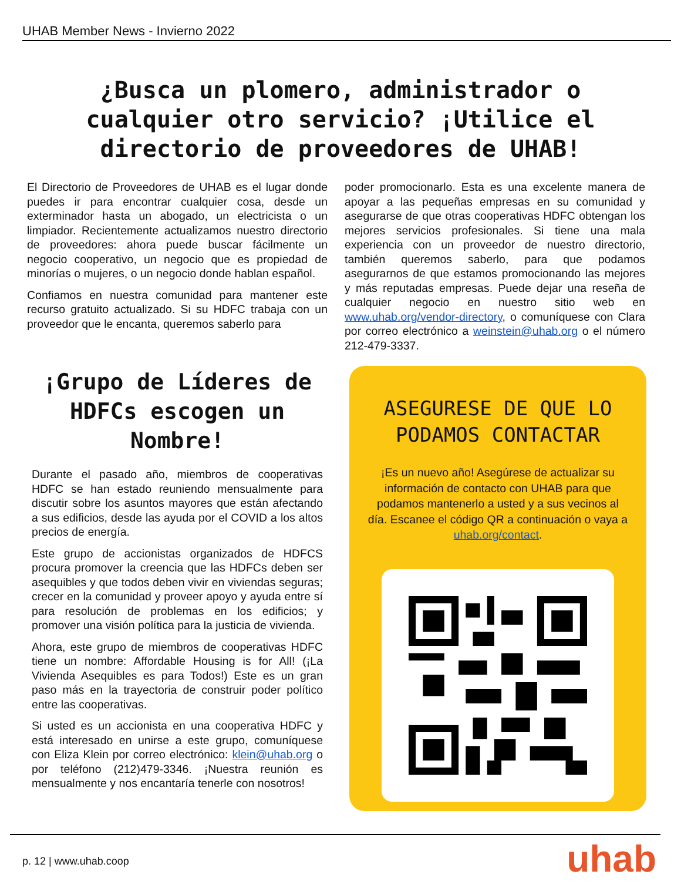UHAB Member News - Invierno 2022
¿Busca un plomero, administrador o cualquier otro servicio? ¡Utilice el directorio de proveedores de UHAB!
El Directorio de Proveedores de UHAB es el lugar donde puedes ir para encontrar cualquier cosa, desde un exterminador hasta un abogado, un electricista o un limpiador. Recientemente actualizamos nuestro directorio de proveedores: ahora puede buscar fácilmente un negocio cooperativo, un negocio que es propiedad de minorías o mujeres, o un negocio donde hablan español.
Confiamos en nuestra comunidad para mantener este recurso gratuito actualizado. Si su HDFC trabaja con un proveedor que le encanta, queremos saberlo para
poder promocionarlo. Esta es una excelente manera de apoyar a las pequeñas empresas en su comunidad y asegurarse de que otras cooperativas HDFC obtengan los mejores servicios profesionales. Si tiene una mala experiencia con un proveedor de nuestro directorio, también queremos saberlo, para que podamos asegurarnos de que estamos promocionando las mejores y más reputadas empresas. Puede dejar una reseña de cualquier negocio en nuestro sitio web en www.uhab.org/vendor-directory, o comuníquese con Clara por correo electrónico a weinstein@uhab.org o el número 212-479-3337.
¡Grupo de Líderes de HDFCs escogen un Nombre!
Durante el pasado año, miembros de cooperativas HDFC se han estado reuniendo mensualmente para discutir sobre los asuntos mayores que están afectando a sus edificios, desde las ayuda por el COVID a los altos precios de energía.
Este grupo de accionistas organizados de HDFCS procura promover la creencia que las HDFCs deben ser asequibles y que todos deben vivir en viviendas seguras; crecer en la comunidad y proveer apoyo y ayuda entre sí para resolución de problemas en los edificios; y promover una visión política para la justicia de vivienda.
Ahora, este grupo de miembros de cooperativas HDFC tiene un nombre: Affordable Housing is for All! (¡La Vivienda Asequibles es para Todos!) Este es un gran paso más en la trayectoria de construir poder político entre las cooperativas.
Si usted es un accionista en una cooperativa HDFC y está interesado en unirse a este grupo, comuníquese con Eliza Klein por correo electrónico: klein@uhab.org o por teléfono (212)479-3346. ¡Nuestra reunión es mensualmente y nos encantaría tenerle con nosotros!
ASEGURESE DE QUE LO PODAMOS CONTACTAR
¡Es un nuevo año! Asegúrese de actualizar su información de contacto con UHAB para que podamos mantenerlo a usted y a sus vecinos al día. Escanee el código QR a continuación o vaya a uhab.org/contact.
p. 12 | www.uhab.coop uhab